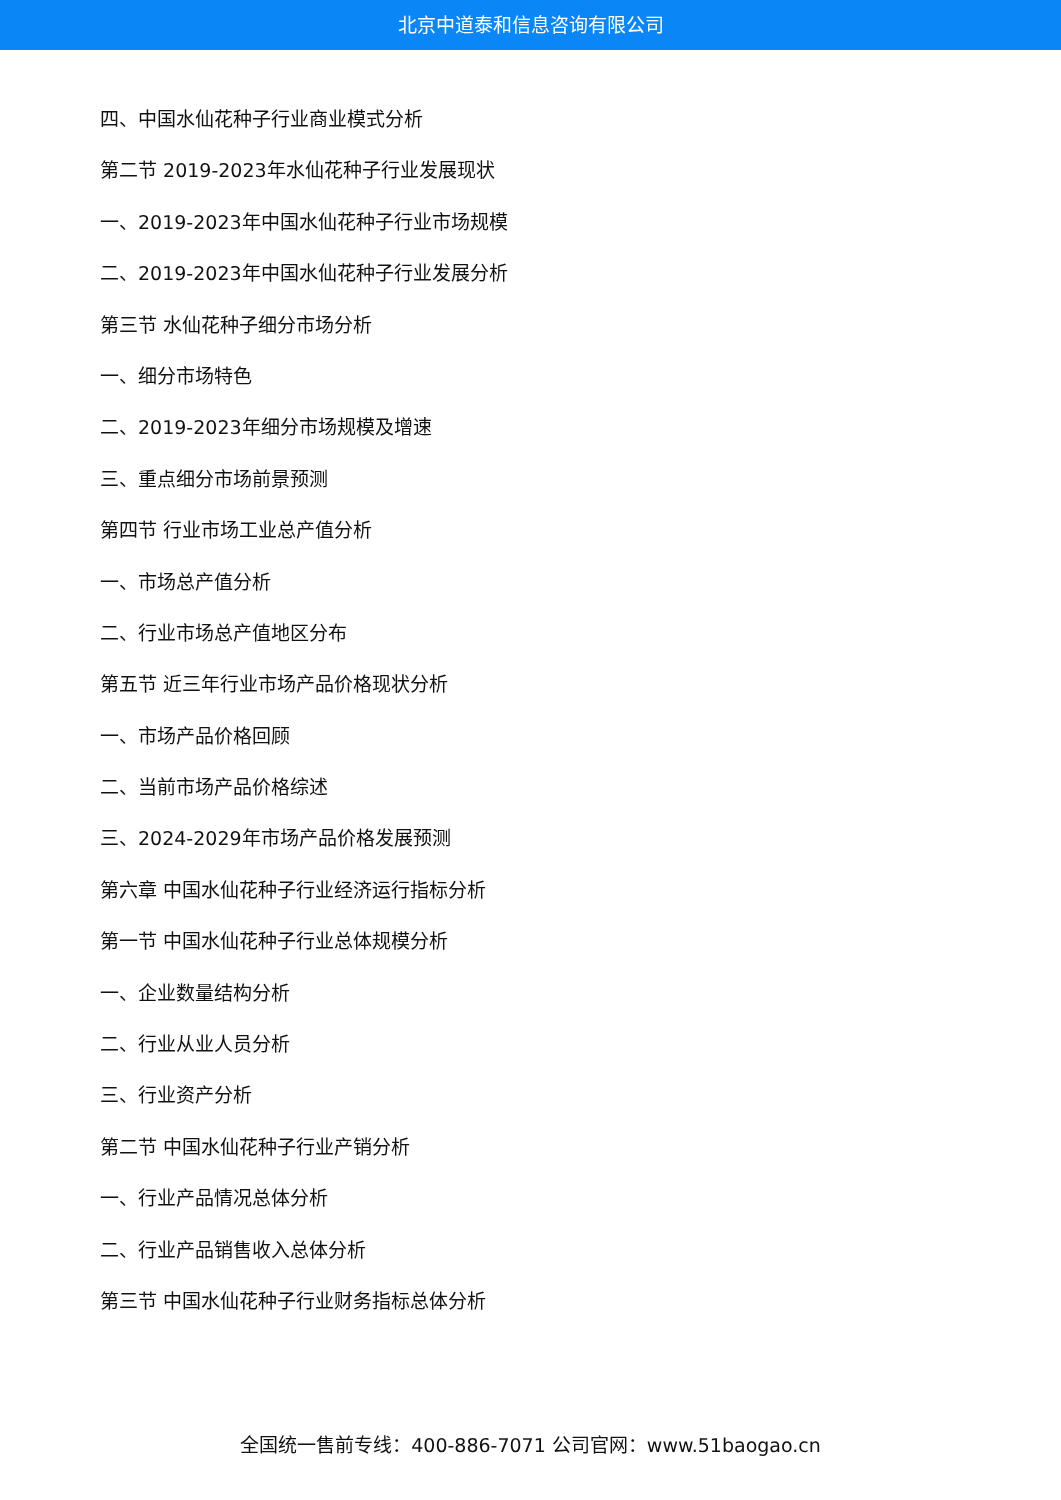北京中道泰和信息咨询有限公司
四、中国水仙花种子行业商业模式分析
第二节 2019-2023年水仙花种子行业发展现状
一、2019-2023年中国水仙花种子行业市场规模
二、2019-2023年中国水仙花种子行业发展分析
第三节 水仙花种子细分市场分析
一、细分市场特色
二、2019-2023年细分市场规模及增速
三、重点细分市场前景预测
第四节 行业市场工业总产值分析
一、市场总产值分析
二、行业市场总产值地区分布
第五节 近三年行业市场产品价格现状分析
一、市场产品价格回顾
二、当前市场产品价格综述
三、2024-2029年市场产品价格发展预测
第六章 中国水仙花种子行业经济运行指标分析
第一节 中国水仙花种子行业总体规模分析
一、企业数量结构分析
二、行业从业人员分析
三、行业资产分析
第二节 中国水仙花种子行业产销分析
一、行业产品情况总体分析
二、行业产品销售收入总体分析
第三节 中国水仙花种子行业财务指标总体分析
全国统一售前专线：400-886-7071 公司官网：www.51baogao.cn